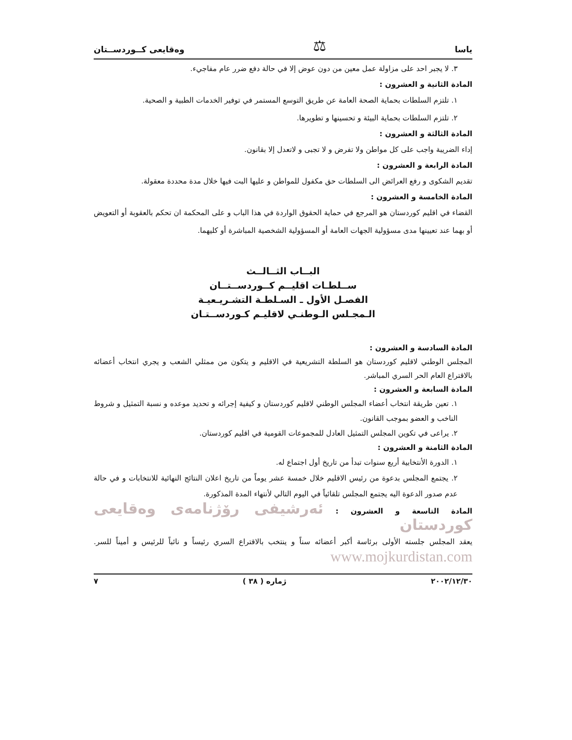ياسا ⚖ وەقايعى كــوردســتان
٣. لا يجبر احد على مزاولة عمل معين من دون عوض إلا في حالة دفع ضرر عام مفاجيء.
المادة الثانية و العشرون :
١. تلتزم السلطات بحماية الصحة العامة عن طريق التوسع المستمر في توفير الخدمات الطبية و الصحية.
٢. تلتزم السلطات بحماية البيئة و تحسينها و تطويرها.
المادة الثالثة و العشرون :
إداء الضريبة واجب على كل مواطن ولا تفرض و لا تجبى و لاتعدل إلا بقانون.
المادة الرابعة و العشرون :
تقديم الشكوى و رفع العرائض الى السلطات حق مكفول للمواطن و عليها البت فيها خلال مدة محددة معقولة.
المادة الخامسة و العشرون :
القضاء في اقليم كوردستان هو المرجع في حماية الحقوق الواردة في هذا الباب و على المحكمة ان تحكم بالعقوبة أو التعويض أو بهما عند تعيينها مدى مسؤولية الجهات العامة أو المسؤولية الشخصية المباشرة أو كليهما.
البــاب الثــالــث
ســلطـات اقليــم كــوردســتــان
الفصـل الأول ـ السـلطـة التشـريـعيـة
الـمجـلس الـوطنـي لاقليـم كـوردســتـان
المادة السادسة و العشرون :
المجلس الوطني لاقليم كوردستان هو السلطة التشريعية في الاقليم و يتكون من ممثلي الشعب و يجري انتخاب أعضائه بالاقتراع العام الحر السري المباشر.
المادة السابعة و العشرون :
١. تعين طريقة انتخاب أعضاء المجلس الوطني لاقليم كوردستان و كيفية إجرائه و تحديد موعده و نسبة التمثيل و شروط الناخب و العضو بموجب القانون.
٢. يراعى في تكوين المجلس التمثيل العادل للمجموعات القومية في اقليم كوردستان.
المادة الثامنة و العشرون :
١. الدورة الأنتخابية أربع سنوات تبدأ من تاريخ أول اجتماع له.
٢. يجتمع المجلس بدعوة من رئيس الاقليم خلال خمسة عشر يوماً من تاريخ اعلان النتائج النهائية للانتخابات و في حالة عدم صدور الدعوة اليه يجتمع المجلس تلقائياً في اليوم التالي لأنتهاء المدة المذكورة.
المادة التاسعة و العشرون : ئەرشيفى رۆژنامەى وەقايعى كوردستان
يعقد المجلس جلسته الأولى برئاسة أكبر أعضائه سناً و ينتخب بالاقتراع السري رئيساً و نائباً للرئيس و أميناً للسر. www.mojkurdistan.com
٢٠٠٢/١٢/٣٠ ژماره ( ٣٨ ) ٧